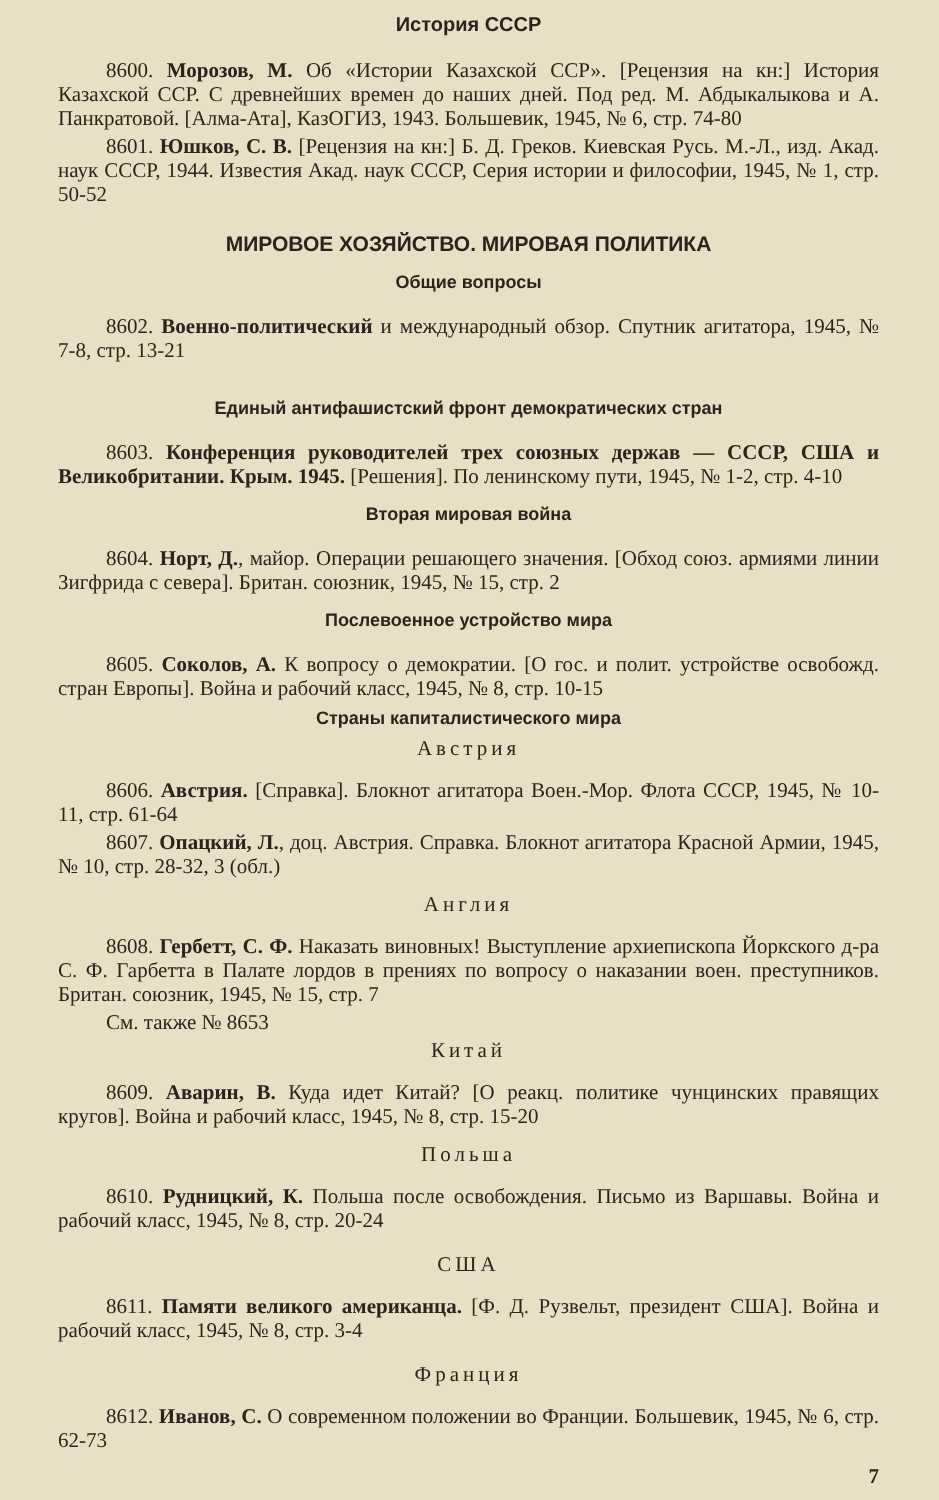История СССР
8600. Морозов, М. Об «Истории Казахской ССР». [Рецензия на кн:] История Казахской ССР. С древнейших времен до наших дней. Под ред. М. Абдыкалыкова и А. Панкратовой. [Алма-Ата], КазОГИЗ, 1943. Большевик, 1945, № 6, стр. 74-80
8601. Юшков, С. В. [Рецензия на кн:] Б. Д. Греков. Киевская Русь. М.-Л., изд. Акад. наук СССР, 1944. Известия Акад. наук СССР, Серия истории и философии, 1945, № 1, стр. 50-52
МИРОВОЕ ХОЗЯЙСТВО. МИРОВАЯ ПОЛИТИКА
Общие вопросы
8602. Военно-политический и международный обзор. Спутник агитатора, 1945, № 7-8, стр. 13-21
Единый антифашистский фронт демократических стран
8603. Конференция руководителей трех союзных держав — СССР, США и Великобритании. Крым. 1945. [Решения]. По ленинскому пути, 1945, № 1-2, стр. 4-10
Вторая мировая война
8604. Норт, Д., майор. Операции решающего значения. [Обход союз. армиями линии Зигфрида с севера]. Британ. союзник, 1945, № 15, стр. 2
Послевоенное устройство мира
8605. Соколов, А. К вопросу о демократии. [О гос. и полит. устройстве освобожд. стран Европы]. Война и рабочий класс, 1945, № 8, стр. 10-15
Страны капиталистического мира
Австрия
8606. Австрия. [Справка]. Блокнот агитатора Воен.-Мор. Флота СССР, 1945, № 10-11, стр. 61-64
8607. Опацкий, Л., доц. Австрия. Справка. Блокнот агитатора Красной Армии, 1945, № 10, стр. 28-32, 3 (обл.)
Англия
8608. Гербетт, С. Ф. Наказать виновных! Выступление архиепископа Йоркского д-ра С. Ф. Гарбетта в Палате лордов в прениях по вопросу о наказании воен. преступников. Британ. союзник, 1945, № 15, стр. 7
См. также № 8653
Китай
8609. Аварин, В. Куда идет Китай? [О реакц. политике чунцинских правящих кругов]. Война и рабочий класс, 1945, № 8, стр. 15-20
Польша
8610. Рудницкий, К. Польша после освобождения. Письмо из Варшавы. Война и рабочий класс, 1945, № 8, стр. 20-24
США
8611. Памяти великого американца. [Ф. Д. Рузвельт, президент США]. Война и рабочий класс, 1945, № 8, стр. 3-4
Франция
8612. Иванов, С. О современном положении во Франции. Большевик, 1945, № 6, стр. 62-73
7